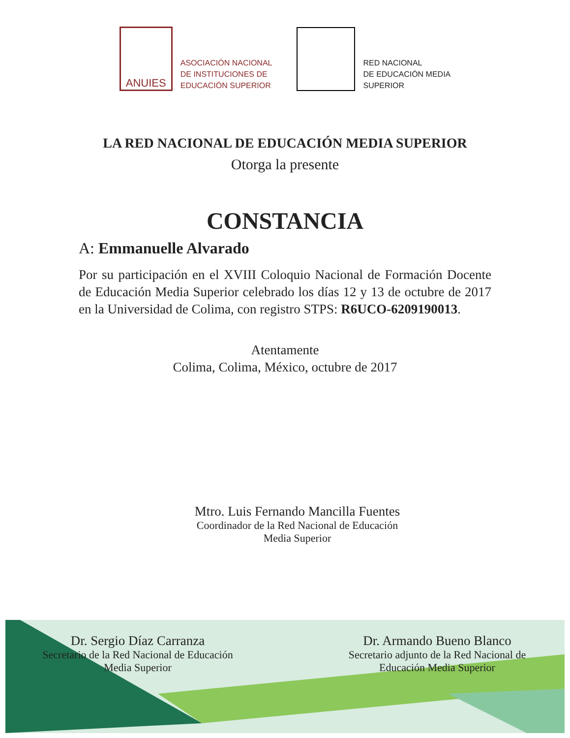ANUIES
ASOCIACIÓN NACIONAL
DE INSTITUCIONES DE
EDUCACIÓN SUPERIOR
RED NACIONAL
DE EDUCACIÓN MEDIA
SUPERIOR
LA RED NACIONAL DE EDUCACIÓN MEDIA SUPERIOR
Otorga la presente
CONSTANCIA
A: Emmanuelle Alvarado
Por su participación en el XVIII Coloquio Nacional de Formación Docente de Educación Media Superior celebrado los días 12 y 13 de octubre de 2017 en la Universidad de Colima, con registro STPS: R6UCO-6209190013.
Atentamente
Colima, Colima, México, octubre de 2017
Mtro. Luis Fernando Mancilla Fuentes
Coordinador de la Red Nacional de Educación
Media Superior
Dr. Sergio Díaz Carranza
Secretario de la Red Nacional de Educación
Media Superior
Dr. Armando Bueno Blanco
Secretario adjunto de la Red Nacional de
Educación Media Superior